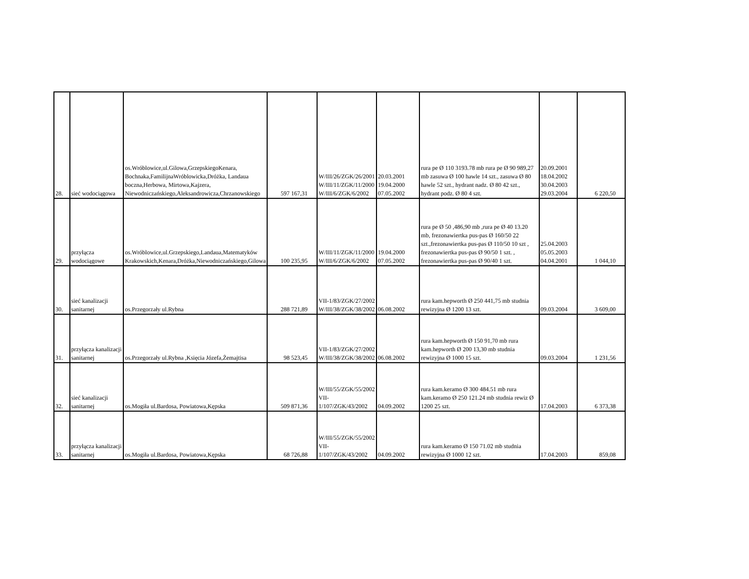| 28. | sieć wodociągowa | os.Wróblowice,ul.Gilowa,GrzepskiegoKenara, Bochnaka,FamilijnaWróblowicka,Dróżka, Landaua boczna,Herbowa, Mirtowa,Kajzera, Niewodniczańskiego,Aleksandrowicza,Chrzanowskiego | 597 167,31 | W/III/26/ZGK/26/2001 W/III/11/ZGK/11/2000 W/III/6/ZGK/6/2002 | 20.03.2001 19.04.2000 07.05.2002 | rura pe Ø 110 3193.78 mb rura pe Ø 90 989,27 mb zasuwa Ø 100 hawle 14 szt., zasuwa Ø 80 hawle 52 szt., hydrant nadz. Ø 80 42 szt., hydrant podz. Ø 80 4 szt. | 20.09.2001 18.04.2002 30.04.2003 29.03.2004 | 6 220,50 |
| 29. | przyłącza wodociągowe | os.Wróblowice,ul.Grzepskiego,Landaua,Matematyków Krakowskich,Kenara,Dróżka,Niewodniczańskiego,Gilowa | 100 235,95 | W/III/11/ZGK/11/2000 W/III/6/ZGK/6/2002 | 19.04.2000 07.05.2002 | rura pe Ø 50 ,486,90 mb ,rura pe Ø 40 13.20 mb, frezonawiertka pus-pas Ø 160/50 22 szt.,frezonawiertka pus-pas Ø 110/50 10 szt , frezonawiertka pus-pas Ø 90/50 1 szt. , frezonawiertka pus-pas Ø 90/40 1 szt. | 25.04.2003 05.05.2003 04.04.2001 | 1 044,10 |
| 30. | sieć kanalizacji sanitarnej | os.Przegorzały ul.Rybna | 288 721,89 | VII-1/83/ZGK/27/2002 W/III/38/ZGK/38/2002 | 06.08.2002 | rura kam.hepworth Ø 250 441,75 mb studnia rewizyjna Ø 1200 13 szt. | 09.03.2004 | 3 609,00 |
| 31. | przyłącza kanalizacji sanitarnej | os.Przegorzały ul.Rybna ,Księcia Józefa,Żemajtisa | 98 523,45 | VII-1/83/ZGK/27/2002 W/III/38/ZGK/38/2002 | 06.08.2002 | rura kam.hepworth Ø 150 91,70 mb rura kam.hepworth Ø 200 13,30 mb studnia rewizyjna Ø 1000 15 szt. | 09.03.2004 | 1 231,56 |
| 32. | sieć kanalizacji sanitarnej | os.Mogiła ul.Bardosa, Powiatowa,Kępska | 509 871,36 | W/III/55/ZGK/55/2002 VII-1/107/ZGK/43/2002 | 04.09.2002 | rura kam.keramo Ø 300 484.51 mb rura kam.keramo Ø 250 121.24 mb studnia rewiz Ø 1200 25 szt. | 17.04.2003 | 6 373,38 |
| 33. | przyłącza kanalizacji sanitarnej | os.Mogiła ul.Bardosa, Powiatowa,Kępska | 68 726,88 | W/III/55/ZGK/55/2002 VII-1/107/ZGK/43/2002 | 04.09.2002 | rura kam.keramo Ø 150 71.02 mb studnia rewizyjna Ø 1000 12 szt. | 17.04.2003 | 859,08 |